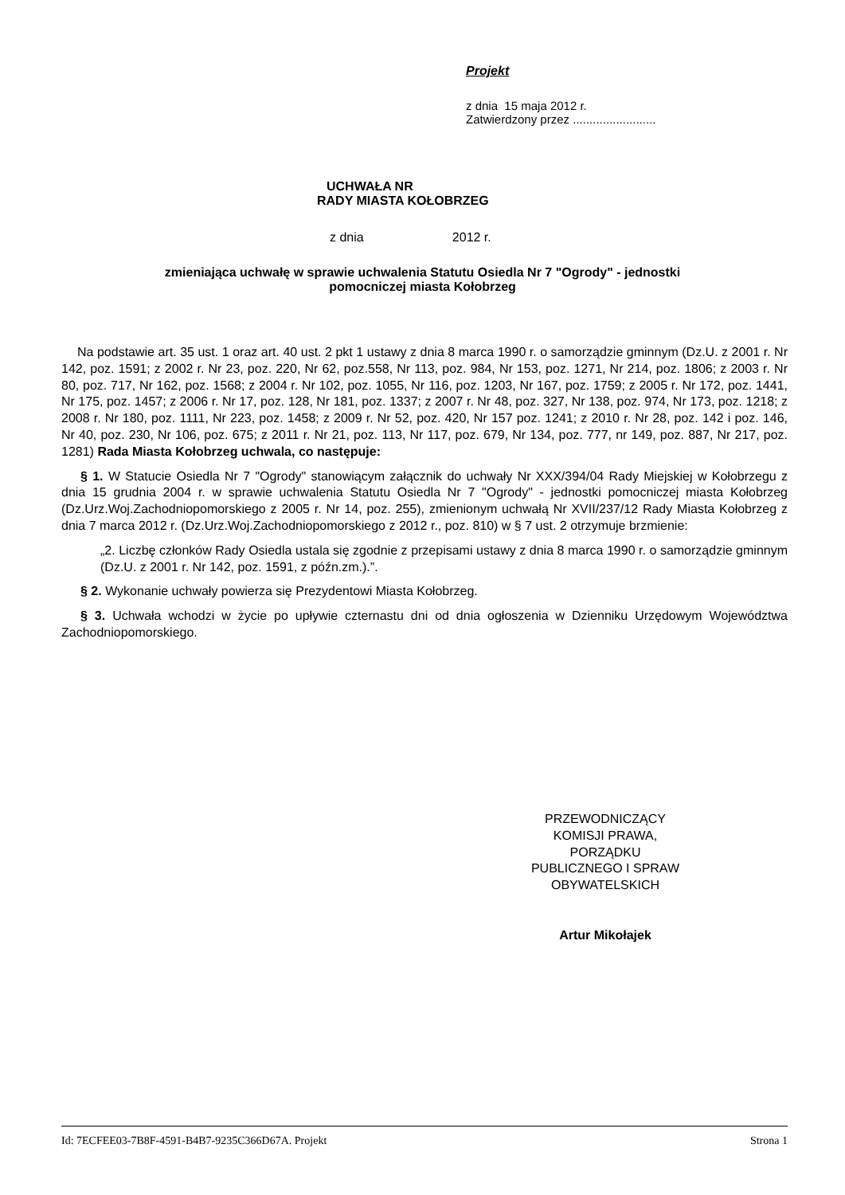Projekt
z dnia 15 maja 2012 r.
Zatwierdzony przez .........................
UCHWAŁA NR
RADY MIASTA KOŁOBRZEG
z dnia 2012 r.
zmieniająca uchwałę w sprawie uchwalenia Statutu Osiedla Nr 7 "Ogrody" - jednostki
pomocniczej miasta Kołobrzeg
Na podstawie art. 35 ust. 1 oraz art. 40 ust. 2 pkt 1 ustawy z dnia 8 marca 1990 r. o samorządzie gminnym (Dz.U. z 2001 r. Nr 142, poz. 1591; z 2002 r. Nr 23, poz. 220, Nr 62, poz.558, Nr 113, poz. 984, Nr 153, poz. 1271, Nr 214, poz. 1806; z 2003 r. Nr 80, poz. 717, Nr 162, poz. 1568; z 2004 r. Nr 102, poz. 1055, Nr 116, poz. 1203, Nr 167, poz. 1759; z 2005 r. Nr 172, poz. 1441, Nr 175, poz. 1457; z 2006 r. Nr 17, poz. 128, Nr 181, poz. 1337; z 2007 r. Nr 48, poz. 327, Nr 138, poz. 974, Nr 173, poz. 1218; z 2008 r. Nr 180, poz. 1111, Nr 223, poz. 1458; z 2009 r. Nr 52, poz. 420, Nr 157 poz. 1241; z 2010 r. Nr 28, poz. 142 i poz. 146, Nr 40, poz. 230, Nr 106, poz. 675; z 2011 r. Nr 21, poz. 113, Nr 117, poz. 679, Nr 134, poz. 777, nr 149, poz. 887, Nr 217, poz. 1281) Rada Miasta Kołobrzeg uchwala, co następuje:
§ 1. W Statucie Osiedla Nr 7 "Ogrody" stanowiącym załącznik do uchwały Nr XXX/394/04 Rady Miejskiej w Kołobrzegu z dnia 15 grudnia 2004 r. w sprawie uchwalenia Statutu Osiedla Nr 7 "Ogrody" - jednostki pomocniczej miasta Kołobrzeg (Dz.Urz.Woj.Zachodniopomorskiego z 2005 r. Nr 14, poz. 255), zmienionym uchwałą Nr XVII/237/12 Rady Miasta Kołobrzeg z dnia 7 marca 2012 r. (Dz.Urz.Woj.Zachodniopomorskiego z 2012 r., poz. 810) w § 7 ust. 2 otrzymuje brzmienie:
„2. Liczbę członków Rady Osiedla ustala się zgodnie z przepisami ustawy z dnia 8 marca 1990 r. o samorządzie gminnym (Dz.U. z 2001 r. Nr 142, poz. 1591, z późn.zm.).”.
§ 2. Wykonanie uchwały powierza się Prezydentowi Miasta Kołobrzeg.
§ 3. Uchwała wchodzi w życie po upływie czternastu dni od dnia ogłoszenia w Dzienniku Urzędowym Województwa Zachodniopomorskiego.
PRZEWODNICZĄCY
KOMISJI PRAWA,
PORZĄDKU
PUBLICZNEGO I SPRAW
OBYWATELSKICH
Artur Mikołajek
Id: 7ECFEE03-7B8F-4591-B4B7-9235C366D67A. Projekt Strona 1